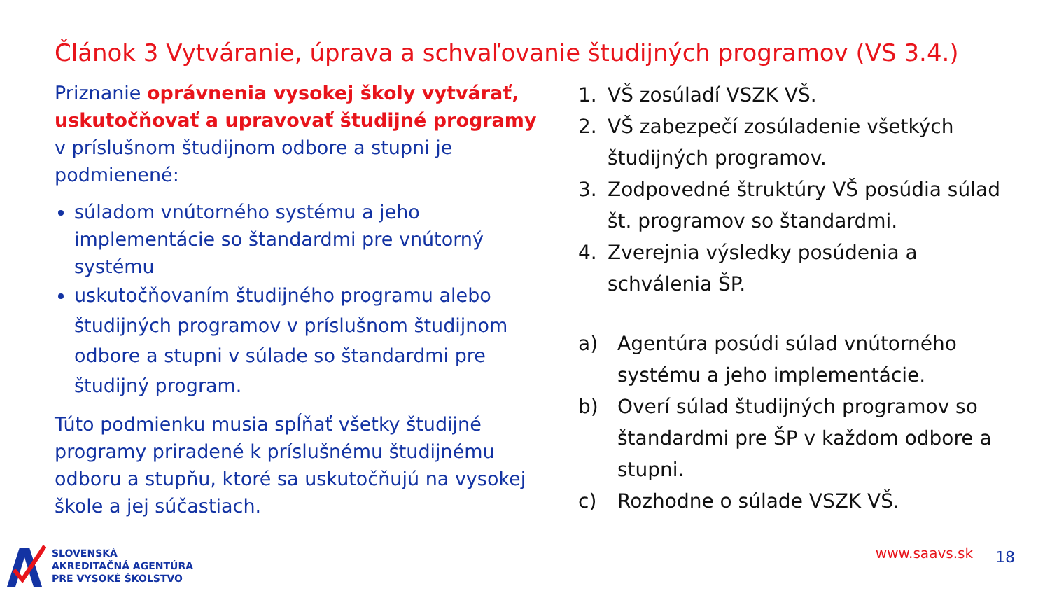Článok 3 Vytváranie, úprava a schvaľovanie študijných programov (VS 3.4.)
Priznanie oprávnenia vysokej školy vytvárať, uskutočňovať a upravovať študijné programy v príslušnom študijnom odbore a stupni je podmienené:
súladom vnútorného systému a jeho implementácie so štandardmi pre vnútorný systému
uskutočňovaním študijného programu alebo študijných programov v príslušnom študijnom odbore a stupni v súlade so štandardmi pre študijný program.
Túto podmienku musia spĺňať všetky študijné programy priradené k príslušnému študijnému odboru a stupňu, ktoré sa uskutočňujú na vysokej škole a jej súčastiach.
1. VŠ zosúladí VSZK VŠ.
2. VŠ zabezpečí zosúladenie všetkých študijných programov.
3. Zodpovedné štruktúry VŠ posúdia súlad št. programov so štandardmi.
4. Zverejnia výsledky posúdenia a schválenia ŠP.
a) Agentúra posúdi súlad vnútorného systému a jeho implementácie.
b) Overí súlad študijných programov so štandardmi pre ŠP v každom odbore a stupni.
c) Rozhodne o súlade VSZK VŠ.
SLOVENSKÁ
AKREDITAČNÁ AGENTÚRA
PRE VYSOKÉ ŠKOLSTVO
www.saavs.sk 18